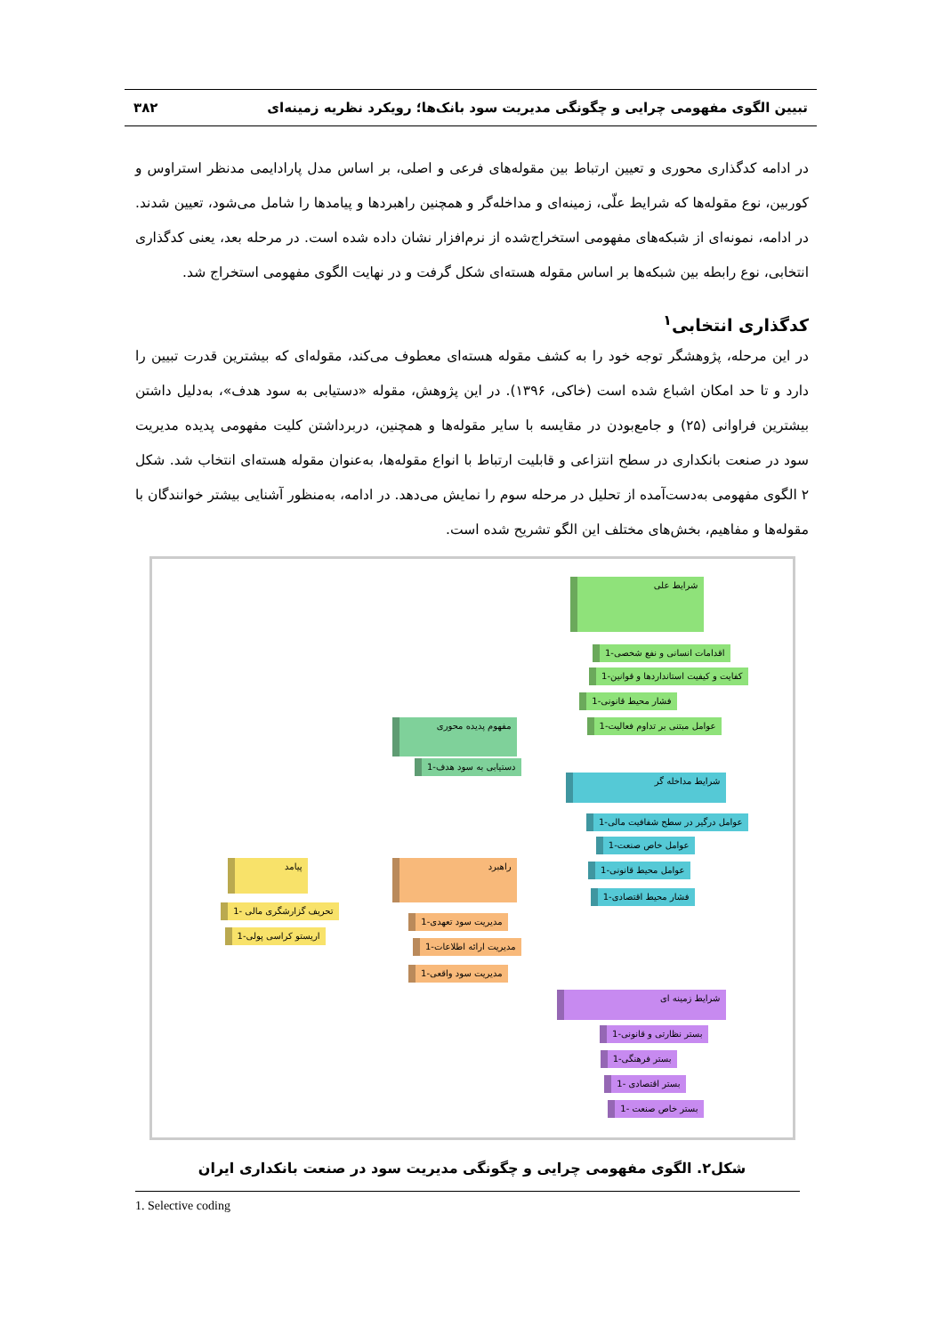تبیین الگوی مفهومی چرایی و چگونگی مدیریت سود بانک‌ها؛ رویکرد نظریه زمینه‌ای ۳۸۲
در ادامه کدگذاری محوری و تعیین ارتباط بین مقوله‌های فرعی و اصلی، بر اساس مدل پارادایمی مدنظر استراوس و کوربین، نوع مقوله‌ها که شرایط علّی، زمینه‌ای و مداخله‌گر و همچنین راهبردها و پیامدها را شامل می‌شود، تعیین شدند. در ادامه، نمونه‌ای از شبکه‌های مفهومی استخراج‌شده از نرم‌افزار نشان داده شده است. در مرحله بعد، یعنی کدگذاری انتخابی، نوع رابطه بین شبکه‌ها بر اساس مقوله هسته‌ای شکل گرفت و در نهایت الگوی مفهومی استخراج شد.
کدگذاری انتخابی<sup>۱</sup>
در این مرحله، پژوهشگر توجه خود را به کشف مقوله هسته‌ای معطوف می‌کند، مقوله‌ای که بیشترین قدرت تبیین را دارد و تا حد امکان اشباع شده است (خاکی، ۱۳۹۶). در این پژوهش، مقوله «دستیابی به سود هدف»، به‌دلیل داشتن بیشترین فراوانی (۲۵) و جامع‌بودن در مقایسه با سایر مقوله‌ها و همچنین، دربرداشتن کلیت مفهومی پدیده مدیریت سود در صنعت بانکداری در سطح انتزاعی و قابلیت ارتباط با انواع مقوله‌ها، به‌عنوان مقوله هسته‌ای انتخاب شد. شکل ۲ الگوی مفهومی به‌دست‌آمده از تحلیل در مرحله سوم را نمایش می‌دهد. در ادامه، به‌منظور آشنایی بیشتر خوانندگان با مقوله‌ها و مفاهیم، بخش‌های مختلف این الگو تشریح شده است.
شرایط علی
اقدامات انسانی و نفع شخصی-1
کفایت و کیفیت استانداردها و قوانین-1
فشار محیط قانونی-1
عوامل مبتنی بر تداوم فعالیت-1 مفهوم پدیده محوری
دستیابی به سود هدف-1
شرایط مداخله گر
عوامل درگیر در سطح شفافیت مالی-1
عوامل خاص صنعت-1
عوامل محیط قانونی-1
فشار محیط اقتصادی-1
راهبرد
مدیریت سود تعهدی-1
مدیریت ارائه اطلاعات-1
مدیریت سود واقعی-1
پیامد
تحریف گزارشگری مالی -1
اریستو کراسی پولی-1
شرایط زمینه ای
بستر نظارتی و قانونی-1
بستر فرهنگی-1
بستر اقتصادی -1
بستر خاص صنعت -1
شکل۲. الگوی مفهومی چرایی و چگونگی مدیریت سود در صنعت بانکداری ایران
1. Selective coding